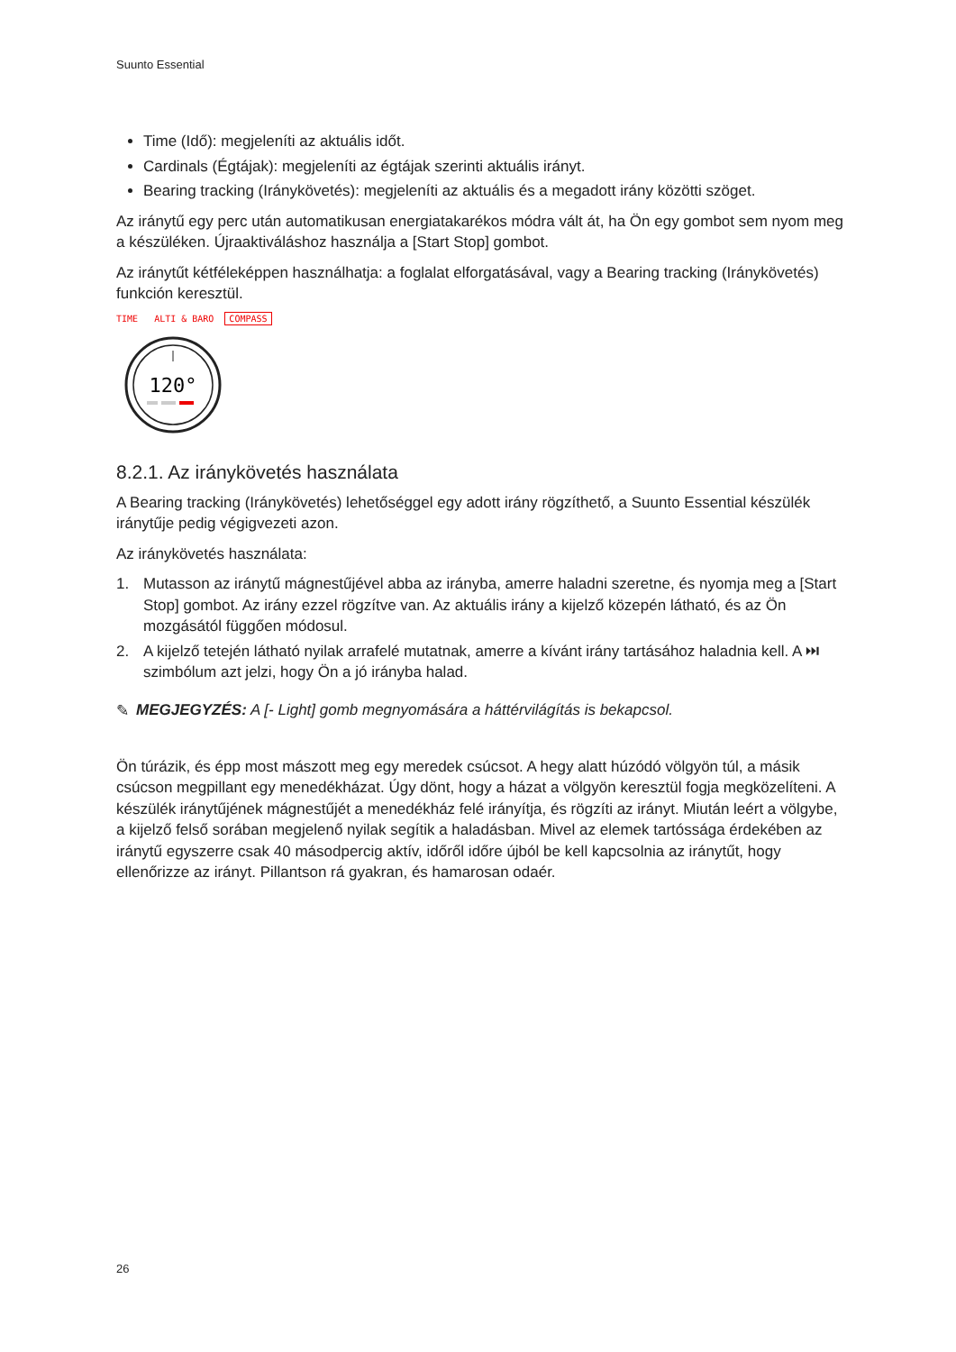Suunto Essential
Time (Idő): megjeleníti az aktuális időt.
Cardinals (Égtájak): megjeleníti az égtájak szerinti aktuális irányt.
Bearing tracking (Iránykövetés): megjeleníti az aktuális és a megadott irány közötti szöget.
Az iránytű egy perc után automatikusan energiatakarékos módra vált át, ha Ön egy gombot sem nyom meg a készüléken. Újraaktiváláshoz használja a [Start Stop] gombot.
Az iránytűt kétféleképpen használhatja: a foglalat elforgatásával, vagy a Bearing tracking (Iránykövetés) funkción keresztül.
TIME ALTI & BARO COMPASS
120°
8.2.1. Az iránykövetés használata
A Bearing tracking (Iránykövetés) lehetőséggel egy adott irány rögzíthető, a Suunto Essential készülék iránytűje pedig végigvezeti azon.
Az iránykövetés használata:
1. Mutasson az iránytű mágnestűjével abba az irányba, amerre haladni szeretne, és nyomja meg a [Start Stop] gombot. Az irány ezzel rögzítve van. Az aktuális irány a kijelző közepén látható, és az Ön mozgásától függően módosul.
2. A kijelző tetején látható nyilak arrafelé mutatnak, amerre a kívánt irány tartásához haladnia kell. A ⏭ szimbólum azt jelzi, hogy Ön a jó irányba halad.
✎ MEGJEGYZÉS: A [- Light] gomb megnyomására a háttérvilágítás is bekapcsol.
Ön túrázik, és épp most mászott meg egy meredek csúcsot. A hegy alatt húzódó völgyön túl, a másik csúcson megpillant egy menedékházat. Úgy dönt, hogy a házat a völgyön keresztül fogja megközelíteni. A készülék iránytűjének mágnestűjét a menedékház felé irányítja, és rögzíti az irányt. Miután leért a völgybe, a kijelző felső sorában megjelenő nyilak segítik a haladásban. Mivel az elemek tartóssága érdekében az iránytű egyszerre csak 40 másodpercig aktív, időről időre újból be kell kapcsolnia az iránytűt, hogy ellenőrizze az irányt. Pillantson rá gyakran, és hamarosan odaér.
26